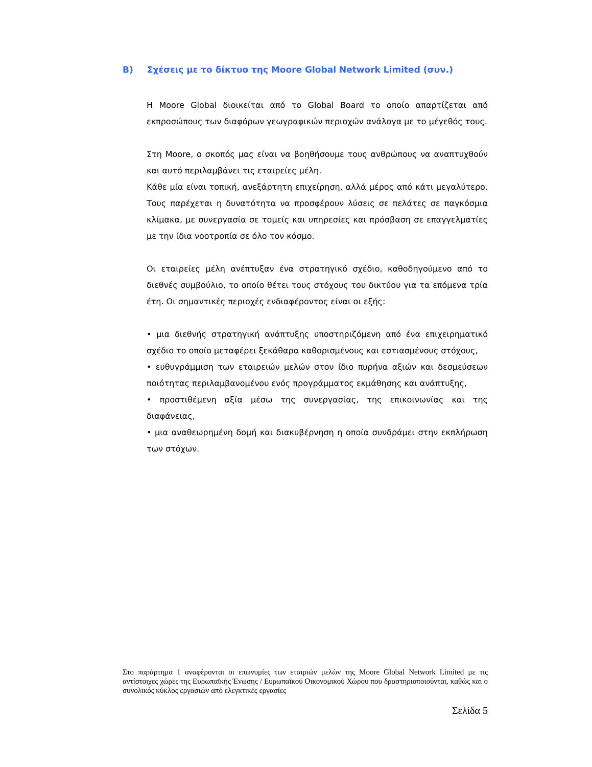B) Σχέσεις με το δίκτυο της Moore Global Network Limited (συν.)
Η Moore Global διοικείται από το Global Board το οποίο απαρτίζεται από εκπροσώπους των διαφόρων γεωγραφικών περιοχών ανάλογα με το μέγεθός τους.
Στη Moore, ο σκοπός μας είναι να βοηθήσουμε τους ανθρώπους να αναπτυχθούν και αυτό περιλαμβάνει τις εταιρείες μέλη.
Κάθε μία είναι τοπική, ανεξάρτητη επιχείρηση, αλλά μέρος από κάτι μεγαλύτερο. Τους παρέχεται η δυνατότητα να προσφέρουν λύσεις σε πελάτες σε παγκόσμια κλίμακα, με συνεργασία σε τομείς και υπηρεσίες και πρόσβαση σε επαγγελματίες με την ίδια νοοτροπία σε όλο τον κόσμο.
Οι εταιρείες μέλη ανέπτυξαν ένα στρατηγικό σχέδιο, καθοδηγούμενο από το διεθνές συμβούλιο, το οποίο θέτει τους στόχους του δικτύου για τα επόμενα τρία έτη. Οι σημαντικές περιοχές ενδιαφέροντος είναι οι εξής:
• μια διεθνής στρατηγική ανάπτυξης υποστηριζόμενη από ένα επιχειρηματικό σχέδιο το οποίο μεταφέρει ξεκάθαρα καθορισμένους και εστιασμένους στόχους,
• ευθυγράμμιση των εταιρειών μελών στον ίδιο πυρήνα αξιών και δεσμεύσεων ποιότητας περιλαμβανομένου ενός προγράμματος εκμάθησης και ανάπτυξης,
• προστιθέμενη αξία μέσω της συνεργασίας, της επικοινωνίας και της διαφάνειας,
• μια αναθεωρημένη δομή και διακυβέρνηση η οποία συνδράμει στην εκπλήρωση των στόχων.
Στο παράρτημα 1 αναφέρονται οι επωνυμίες των εταιριών μελών της Moore Global Network Limited με τις αντίστοιχες χώρες της Ευρωπαϊκής Ένωσης / Ευρωπαϊκού Οικονομικού Χώρου που δραστηριοποιούνται, καθώς και ο συνολικός κύκλος εργασιών από ελεγκτικές εργασίες
Σελίδα 5